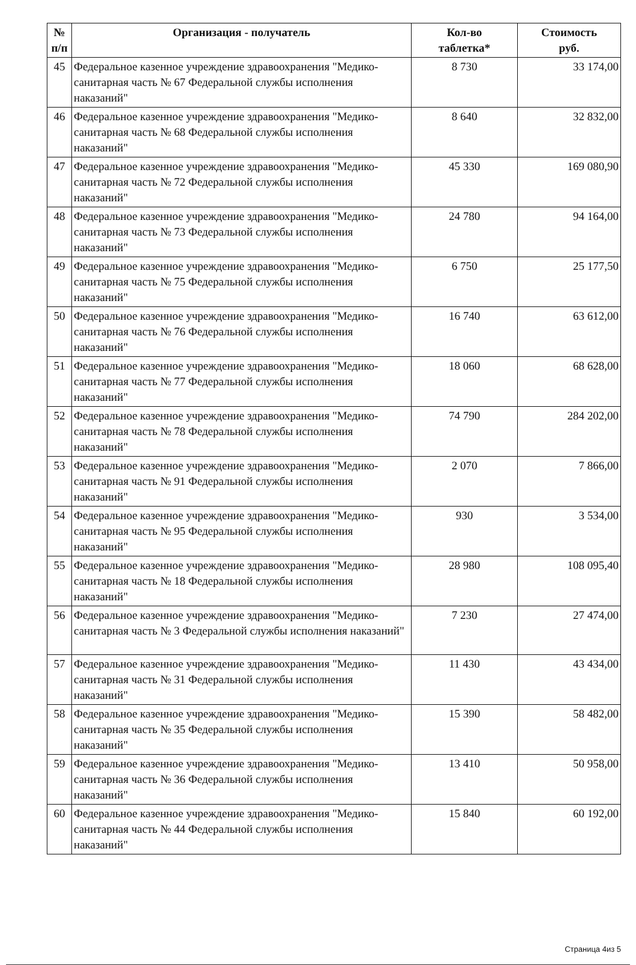| № п/п | Организация - получатель | Кол-во таблетка* | Стоимость руб. |
| --- | --- | --- | --- |
| 45 | Федеральное казенное учреждение здравоохранения "Медико-санитарная часть № 67 Федеральной службы исполнения наказаний" | 8 730 | 33 174,00 |
| 46 | Федеральное казенное учреждение здравоохранения "Медико-санитарная часть № 68 Федеральной службы исполнения наказаний" | 8 640 | 32 832,00 |
| 47 | Федеральное казенное учреждение здравоохранения "Медико-санитарная часть № 72 Федеральной службы исполнения наказаний" | 45 330 | 169 080,90 |
| 48 | Федеральное казенное учреждение здравоохранения "Медико-санитарная часть № 73 Федеральной службы исполнения наказаний" | 24 780 | 94 164,00 |
| 49 | Федеральное казенное учреждение здравоохранения "Медико-санитарная часть № 75 Федеральной службы исполнения наказаний" | 6 750 | 25 177,50 |
| 50 | Федеральное казенное учреждение здравоохранения "Медико-санитарная часть № 76 Федеральной службы исполнения наказаний" | 16 740 | 63 612,00 |
| 51 | Федеральное казенное учреждение здравоохранения "Медико-санитарная часть № 77 Федеральной службы исполнения наказаний" | 18 060 | 68 628,00 |
| 52 | Федеральное казенное учреждение здравоохранения "Медико-санитарная часть № 78 Федеральной службы исполнения наказаний" | 74 790 | 284 202,00 |
| 53 | Федеральное казенное учреждение здравоохранения "Медико-санитарная часть № 91 Федеральной службы исполнения наказаний" | 2 070 | 7 866,00 |
| 54 | Федеральное казенное учреждение здравоохранения "Медико-санитарная часть № 95 Федеральной службы исполнения наказаний" | 930 | 3 534,00 |
| 55 | Федеральное казенное учреждение здравоохранения "Медико-санитарная часть № 18 Федеральной службы исполнения наказаний" | 28 980 | 108 095,40 |
| 56 | Федеральное казенное учреждение здравоохранения "Медико-санитарная часть № 3 Федеральной службы исполнения наказаний" | 7 230 | 27 474,00 |
| 57 | Федеральное казенное учреждение здравоохранения "Медико-санитарная часть № 31 Федеральной службы исполнения наказаний" | 11 430 | 43 434,00 |
| 58 | Федеральное казенное учреждение здравоохранения "Медико-санитарная часть № 35 Федеральной службы исполнения наказаний" | 15 390 | 58 482,00 |
| 59 | Федеральное казенное учреждение здравоохранения "Медико-санитарная часть № 36 Федеральной службы исполнения наказаний" | 13 410 | 50 958,00 |
| 60 | Федеральное казенное учреждение здравоохранения "Медико-санитарная часть № 44 Федеральной службы исполнения наказаний" | 15 840 | 60 192,00 |
Страница 4из 5